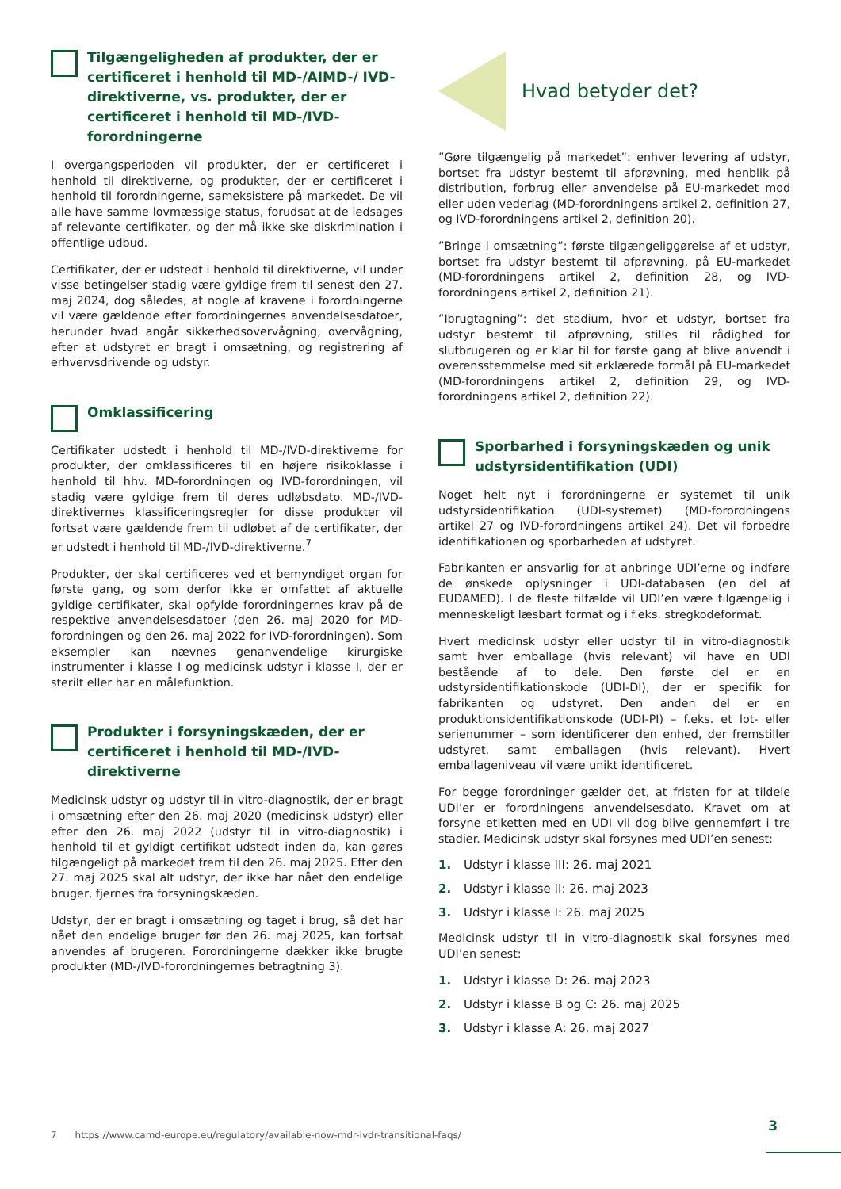Tilgængeligheden af produkter, der er certificeret i henhold til MD-/AIMD-/ IVD-direktiverne, vs. produkter, der er certificeret i henhold til MD-/IVD-forordningerne
I overgangsperioden vil produkter, der er certificeret i henhold til direktiverne, og produkter, der er certificeret i henhold til forordningerne, sameksistere på markedet. De vil alle have samme lovmæssige status, forudsat at de ledsages af relevante certifikater, og der må ikke ske diskrimination i offentlige udbud.
Certifikater, der er udstedt i henhold til direktiverne, vil under visse betingelser stadig være gyldige frem til senest den 27. maj 2024, dog således, at nogle af kravene i forordningerne vil være gældende efter forordningernes anvendelsesdatoer, herunder hvad angår sikkerhedsovervågning, overvågning, efter at udstyret er bragt i omsætning, og registrering af erhvervsdrivende og udstyr.
Omklassificering
Certifikater udstedt i henhold til MD-/IVD-direktiverne for produkter, der omklassificeres til en højere risikoklasse i henhold til hhv. MD-forordningen og IVD-forordningen, vil stadig være gyldige frem til deres udløbsdato. MD-/IVD-direktivernes klassificeringsregler for disse produkter vil fortsat være gældende frem til udløbet af de certifikater, der er udstedt i henhold til MD-/IVD-direktiverne.<sup>7</sup>
Produkter, der skal certificeres ved et bemyndiget organ for første gang, og som derfor ikke er omfattet af aktuelle gyldige certifikater, skal opfylde forordningernes krav på de respektive anvendelsesdatoer (den 26. maj 2020 for MD-forordningen og den 26. maj 2022 for IVD-forordningen). Som eksempler kan nævnes genanvendelige kirurgiske instrumenter i klasse I og medicinsk udstyr i klasse I, der er sterilt eller har en målefunktion.
Produkter i forsyningskæden, der er certificeret i henhold til MD-/IVD-direktiverne
Medicinsk udstyr og udstyr til in vitro-diagnostik, der er bragt i omsætning efter den 26. maj 2020 (medicinsk udstyr) eller efter den 26. maj 2022 (udstyr til in vitro-diagnostik) i henhold til et gyldigt certifikat udstedt inden da, kan gøres tilgængeligt på markedet frem til den 26. maj 2025. Efter den 27. maj 2025 skal alt udstyr, der ikke har nået den endelige bruger, fjernes fra forsyningskæden.
Udstyr, der er bragt i omsætning og taget i brug, så det har nået den endelige bruger før den 26. maj 2025, kan fortsat anvendes af brugeren. Forordningerne dækker ikke brugte produkter (MD-/IVD-forordningernes betragtning 3).
Hvad betyder det?
”Gøre tilgængelig på markedet”: enhver levering af udstyr, bortset fra udstyr bestemt til afprøvning, med henblik på distribution, forbrug eller anvendelse på EU-markedet mod eller uden vederlag (MD-forordningens artikel 2, definition 27, og IVD-forordningens artikel 2, definition 20).
”Bringe i omsætning”: første tilgængeliggørelse af et udstyr, bortset fra udstyr bestemt til afprøvning, på EU-markedet (MD-forordningens artikel 2, definition 28, og IVD-forordningens artikel 2, definition 21).
”Ibrugtagning”: det stadium, hvor et udstyr, bortset fra udstyr bestemt til afprøvning, stilles til rådighed for slutbrugeren og er klar til for første gang at blive anvendt i overensstemmelse med sit erklærede formål på EU-markedet (MD-forordningens artikel 2, definition 29, og IVD-forordningens artikel 2, definition 22).
Sporbarhed i forsyningskæden og unik udstyrsidentifikation (UDI)
Noget helt nyt i forordningerne er systemet til unik udstyrsidentifikation (UDI-systemet) (MD-forordningens artikel 27 og IVD-forordningens artikel 24). Det vil forbedre identifikationen og sporbarheden af udstyret.
Fabrikanten er ansvarlig for at anbringe UDI’erne og indføre de ønskede oplysninger i UDI-databasen (en del af EUDAMED). I de fleste tilfælde vil UDI’en være tilgængelig i menneskeligt læsbart format og i f.eks. stregkodeformat.
Hvert medicinsk udstyr eller udstyr til in vitro-diagnostik samt hver emballage (hvis relevant) vil have en UDI bestående af to dele. Den første del er en udstyrsidentifikationskode (UDI-DI), der er specifik for fabrikanten og udstyret. Den anden del er en produktionsidentifikationskode (UDI-PI) – f.eks. et lot- eller serienummer – som identificerer den enhed, der fremstiller udstyret, samt emballagen (hvis relevant). Hvert emballageniveau vil være unikt identificeret.
For begge forordninger gælder det, at fristen for at tildele UDI’er er forordningens anvendelsesdato. Kravet om at forsyne etiketten med en UDI vil dog blive gennemført i tre stadier. Medicinsk udstyr skal forsynes med UDI’en senest:
1. Udstyr i klasse III: 26. maj 2021
2. Udstyr i klasse II: 26. maj 2023
3. Udstyr i klasse I: 26. maj 2025
Medicinsk udstyr til in vitro-diagnostik skal forsynes med UDI’en senest:
1. Udstyr i klasse D: 26. maj 2023
2. Udstyr i klasse B og C: 26. maj 2025
3. Udstyr i klasse A: 26. maj 2027
7 https://www.camd-europe.eu/regulatory/available-now-mdr-ivdr-transitional-faqs/
3